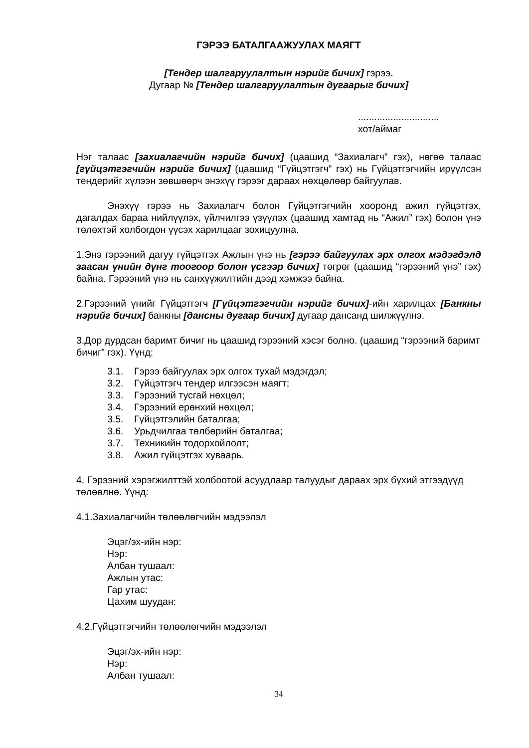ГЭРЭЭ БАТАЛГААЖУУЛАХ МАЯГТ
[Тендер шалгаруулалтын нэрийг бичих] гэрээ.
Дугаар № [Тендер шалгаруулалтын дугаарыг бичих]
..............................
хот/аймаг
Нэг талаас [захиалагчийн нэрийг бичих] (цаашид “Захиалагч” гэх), нөгөө талаас [гүйцэтгэгчийн нэрийг бичих] (цаашид “Гүйцэтгэгч” гэх) нь Гүйцэтгэгчийн ирүүлсэн тендерийг хүлээн зөвшөөрч энэхүү гэрээг дараах нөхцөлөөр байгуулав.
Энэхүү гэрээ нь Захиалагч болон Гүйцэтгэгчийн хооронд ажил гүйцэтгэх, дагалдах бараа нийлүүлэх, үйлчилгээ үзүүлэх (цаашид хамтад нь “Ажил” гэх) болон үнэ төлөхтэй холбогдон үүсэх харилцааг зохицуулна.
1.Энэ гэрээний дагуу гүйцэтгэх Ажлын үнэ нь [гэрээ байгуулах эрх олгох мэдэгдэлд заасан үнийн дүнг тоогоор болон үсгээр бичих] төгрөг (цаашид “гэрээний үнэ” гэх) байна. Гэрээний үнэ нь санхүүжилтийн дээд хэмжээ байна.
2.Гэрээний үнийг Гүйцэтгэгч [Гүйцэтгэгчийн нэрийг бичих]-ийн харилцах [Банкны нэрийг бичих] банкны [дансны дугаар бичих] дугаар дансанд шилжүүлнэ.
3.Дор дурдсан баримт бичиг нь цаашид гэрээний хэсэг болно. (цаашид “гэрээний баримт бичиг” гэх). Үүнд:
3.1. Гэрээ байгуулах эрх олгох тухай мэдэгдэл;
3.2. Гүйцэтгэгч тендер илгээсэн маягт;
3.3. Гэрээний тусгай нөхцөл;
3.4. Гэрээний ерөнхий нөхцөл;
3.5. Гүйцэтгэлийн баталгаа;
3.6. Урьдчилгаа төлбөрийн баталгаа;
3.7. Техникийн тодорхойлолт;
3.8. Ажил гүйцэтгэх хуваарь.
4. Гэрээний хэрэгжилттэй холбоотой асуудлаар талуудыг дараах эрх бүхий этгээдүүд төлөөлнө. Үүнд:
4.1.Захиалагчийн төлөөлөгчийн мэдээлэл
Эцэг/эх-ийн нэр:
Нэр:
Албан тушаал:
Ажлын утас:
Гар утас:
Цахим шуудан:
4.2.Гүйцэтгэгчийн төлөөлөгчийн мэдээлэл
Эцэг/эх-ийн нэр:
Нэр:
Албан тушаал:
34